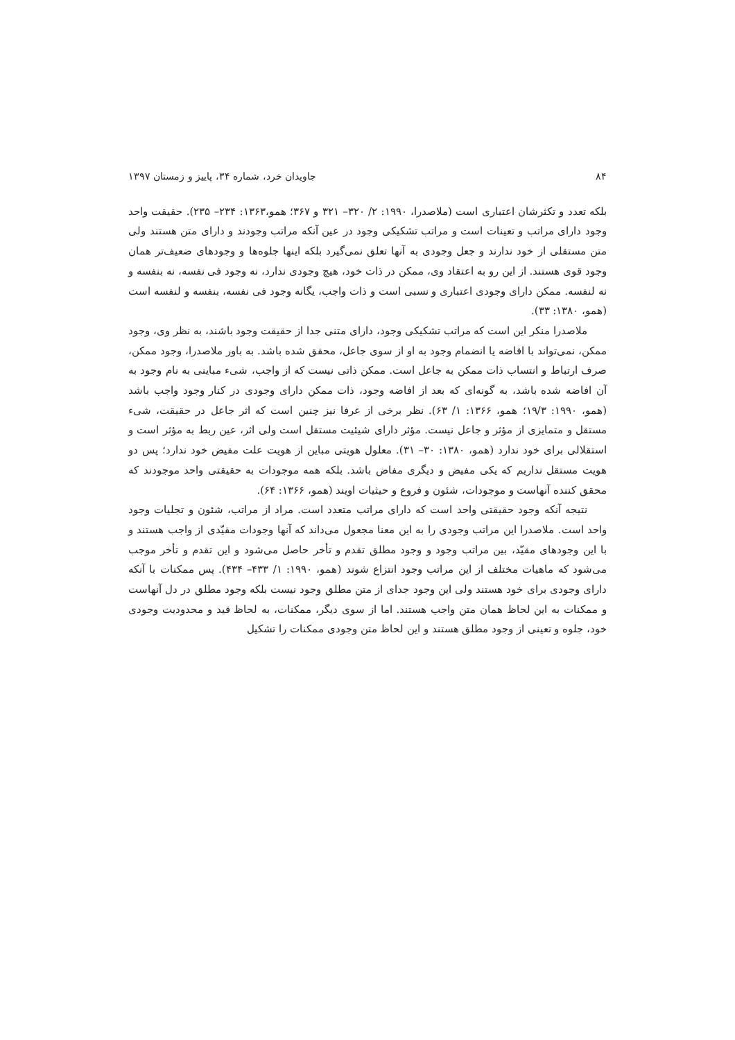۸۴ جاویدان خرد، شماره ۳۴، پاییز و زمستان ۱۳۹۷
بلکه تعدد و تکثرشان اعتباری است (ملاصدرا، ۱۹۹۰: ۲/ ۳۲۰– ۳۲۱ و ۳۶۷؛ همو،۱۳۶۳: ۲۳۴– ۲۳۵). حقیقت واحد وجود دارای مراتب و تعینات است و مراتب تشکیکی وجود در عین آنکه مراتب وجودند و دارای متن هستند ولی متن مستقلی از خود ندارند و جعل وجودی به آنها تعلق نمی‌گیرد بلکه اینها جلوه‌ها و وجودهای ضعیف‌تر همان وجود قوی هستند. از این رو به اعتقاد وی، ممکن در ذات خود، هیچ وجودی ندارد، نه وجود فی نفسه، نه بنفسه و نه لنفسه. ممکن دارای وجودی اعتباری و نسبی است و ذات واجب، یگانه وجود فی نفسه، بنفسه و لنفسه است (همو، ۱۳۸۰: ۳۳).
ملاصدرا منکر این است که مراتب تشکیکی وجود، دارای متنی جدا از حقیقت وجود باشند، به نظر وی، وجود ممکن، نمی‌تواند با افاضه یا انضمام وجود به او از سوی جاعل، محقق شده باشد. به باور ملاصدرا، وجود ممکن، صرف ارتباط و انتساب ذات ممکن به جاعل است. ممکن ذاتی نیست که از واجب، شیء مباینی به نام وجود به آن افاضه شده باشد، به گونه‌ای که بعد از افاضه وجود، ذات ممکن دارای وجودی در کنار وجود واجب باشد (همو، ۱۹۹۰: ۱۹/۳؛ همو، ۱۳۶۶: ۱/ ۶۳). نظر برخی از عرفا نیز چنین است که اثر جاعل در حقیقت، شیء مستقل و متمایزی از مؤثر و جاعل نیست. مؤثر دارای شیئیت مستقل است ولی اثر، عین ربط به مؤثر است و استقلالی برای خود ندارد (همو، ۱۳۸۰: ۳۰– ۳۱). معلول هویتی مباین از هویت علت مفیض خود ندارد؛ پس دو هویت مستقل نداریم که یکی مفیض و دیگری مفاض باشد. بلکه همه موجودات به حقیقتی واحد موجودند که محقق کننده آنهاست و موجودات، شئون و فروع و حیثیات اویند (همو، ۱۳۶۶: ۶۴).
نتیجه آنکه وجود حقیقتی واحد است که دارای مراتب متعدد است. مراد از مراتب، شئون و تجلیات وجود واحد است. ملاصدرا این مراتب وجودی را به این معنا مجعول می‌داند که آنها وجودات مقیّدی از واجب هستند و با این وجودهای مقیّد، بین مراتب وجود و وجود مطلق تقدم و تأخر حاصل می‌شود و این تقدم و تأخر موجب می‌شود که ماهیات مختلف از این مراتب وجود انتزاع شوند (همو، ۱۹۹۰: ۱/ ۴۳۳– ۴۳۴). پس ممکنات با آنکه دارای وجودی برای خود هستند ولی این وجود جدای از متن مطلق وجود نیست بلکه وجود مطلق در دل آنهاست و ممکنات به این لحاظ همان متن واجب هستند. اما از سوی دیگر، ممکنات، به لحاظ قید و محدودیت وجودی خود، جلوه و تعینی از وجود مطلق هستند و این لحاظ متن وجودی ممکنات را تشکیل